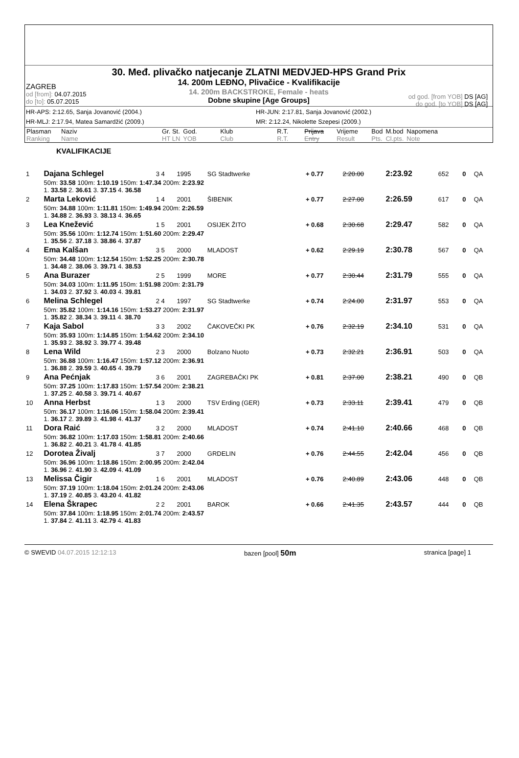30. Međ. plivačko natjecanje ZLATNI MEDVJED-HPS Grand Prix
14. 200m LEĐNO, Plivačice - Kvalifikacije
14. 200m BACKSTROKE, Female - heats
Dobne skupine [Age Groups]
ZAGREB
od [from]: 04.07.2015
do [to]: 05.07.2015
od god. [from YOB] DS [AG]
do god. [to YOB] DS [AG]
HR-APS: 2:12.65, Sanja Jovanović (2004.) HR-JUN: 2:17.81, Sanja Jovanović (2002.) HR-MLJ: 2:17.94, Matea Samardžić (2009.) MR: 2:12.24, Nikolette Szepesi (2009.)
| Plasman Ranking | Naziv Name | Gr. St. HT LN | God. YOB | Klub Club | R.T. R.T. | Prijava Entry | Vrijeme Result | Bod Pts. | M.bod Cl.pts. | Napomena Note |
KVALIFIKACIJE
| 1 | Dajana Schlegel | 3 4 | 1995 | SG Stadtwerke | + 0.77 | 2:20.00 | 2:23.92 | 652 | 0 | QA |
| | 50m: 33.58 100m: 1:10.19 150m: 1:47.34 200m: 2:23.92 1. 33.58 2. 36.61 3. 37.15 4. 36.58 | | | | | | | | | |
| 2 | Marta Leković | 1 4 | 2001 | ŠIBENIK | + 0.77 | 2:27.00 | 2:26.59 | 617 | 0 | QA |
| | 50m: 34.88 100m: 1:11.81 150m: 1:49.94 200m: 2:26.59 1. 34.88 2. 36.93 3. 38.13 4. 36.65 | | | | | | | | | |
| 3 | Lea Knežević | 1 5 | 2001 | OSIJEK ŽITO | + 0.68 | 2:30.68 | 2:29.47 | 582 | 0 | QA |
| | 50m: 35.56 100m: 1:12.74 150m: 1:51.60 200m: 2:29.47 1. 35.56 2. 37.18 3. 38.86 4. 37.87 | | | | | | | | | |
| 4 | Ema Kalšan | 3 5 | 2000 | MLADOST | + 0.62 | 2:29.19 | 2:30.78 | 567 | 0 | QA |
| | 50m: 34.48 100m: 1:12.54 150m: 1:52.25 200m: 2:30.78 1. 34.48 2. 38.06 3. 39.71 4. 38.53 | | | | | | | | | |
| 5 | Ana Burazer | 2 5 | 1999 | MORE | + 0.77 | 2:30.44 | 2:31.79 | 555 | 0 | QA |
| | 50m: 34.03 100m: 1:11.95 150m: 1:51.98 200m: 2:31.79 1. 34.03 2. 37.92 3. 40.03 4. 39.81 | | | | | | | | | |
| 6 | Melina Schlegel | 2 4 | 1997 | SG Stadtwerke | + 0.74 | 2:24.00 | 2:31.97 | 553 | 0 | QA |
| | 50m: 35.82 100m: 1:14.16 150m: 1:53.27 200m: 2:31.97 1. 35.82 2. 38.34 3. 39.11 4. 38.70 | | | | | | | | | |
| 7 | Kaja Sabol | 3 3 | 2002 | ČAKOVEČKI PK | + 0.76 | 2:32.19 | 2:34.10 | 531 | 0 | QA |
| | 50m: 35.93 100m: 1:14.85 150m: 1:54.62 200m: 2:34.10 1. 35.93 2. 38.92 3. 39.77 4. 39.48 | | | | | | | | | |
| 8 | Lena Wild | 2 3 | 2000 | Bolzano Nuoto | + 0.73 | 2:32.21 | 2:36.91 | 503 | 0 | QA |
| | 50m: 36.88 100m: 1:16.47 150m: 1:57.12 200m: 2:36.91 1. 36.88 2. 39.59 3. 40.65 4. 39.79 | | | | | | | | | |
| 9 | Ana Pećnjak | 3 6 | 2001 | ZAGREBAČKI PK | + 0.81 | 2:37.00 | 2:38.21 | 490 | 0 | QB |
| | 50m: 37.25 100m: 1:17.83 150m: 1:57.54 200m: 2:38.21 1. 37.25 2. 40.58 3. 39.71 4. 40.67 | | | | | | | | | |
| 10 | Anna Herbst | 1 3 | 2000 | TSV Erding (GER) | + 0.73 | 2:33.11 | 2:39.41 | 479 | 0 | QB |
| | 50m: 36.17 100m: 1:16.06 150m: 1:58.04 200m: 2:39.41 1. 36.17 2. 39.89 3. 41.98 4. 41.37 | | | | | | | | | |
| 11 | Dora Raić | 3 2 | 2000 | MLADOST | + 0.74 | 2:41.10 | 2:40.66 | 468 | 0 | QB |
| | 50m: 36.82 100m: 1:17.03 150m: 1:58.81 200m: 2:40.66 1. 36.82 2. 40.21 3. 41.78 4. 41.85 | | | | | | | | | |
| 12 | Dorotea Živalj | 3 7 | 2000 | GRDELIN | + 0.76 | 2:44.55 | 2:42.04 | 456 | 0 | QB |
| | 50m: 36.96 100m: 1:18.86 150m: 2:00.95 200m: 2:42.04 1. 36.96 2. 41.90 3. 42.09 4. 41.09 | | | | | | | | | |
| 13 | Melissa Čigir | 1 6 | 2001 | MLADOST | + 0.76 | 2:40.89 | 2:43.06 | 448 | 0 | QB |
| | 50m: 37.19 100m: 1:18.04 150m: 2:01.24 200m: 2:43.06 1. 37.19 2. 40.85 3. 43.20 4. 41.82 | | | | | | | | | |
| 14 | Elena Škrapec | 2 2 | 2001 | BAROK | + 0.66 | 2:41.35 | 2:43.57 | 444 | 0 | QB |
| | 50m: 37.84 100m: 1:18.95 150m: 2:01.74 200m: 2:43.57 1. 37.84 2. 41.11 3. 42.79 4. 41.83 | | | | | | | | | |
© SWEVID 04.07.2015 12:12:13 bazen [pool] 50m stranica [page] 1